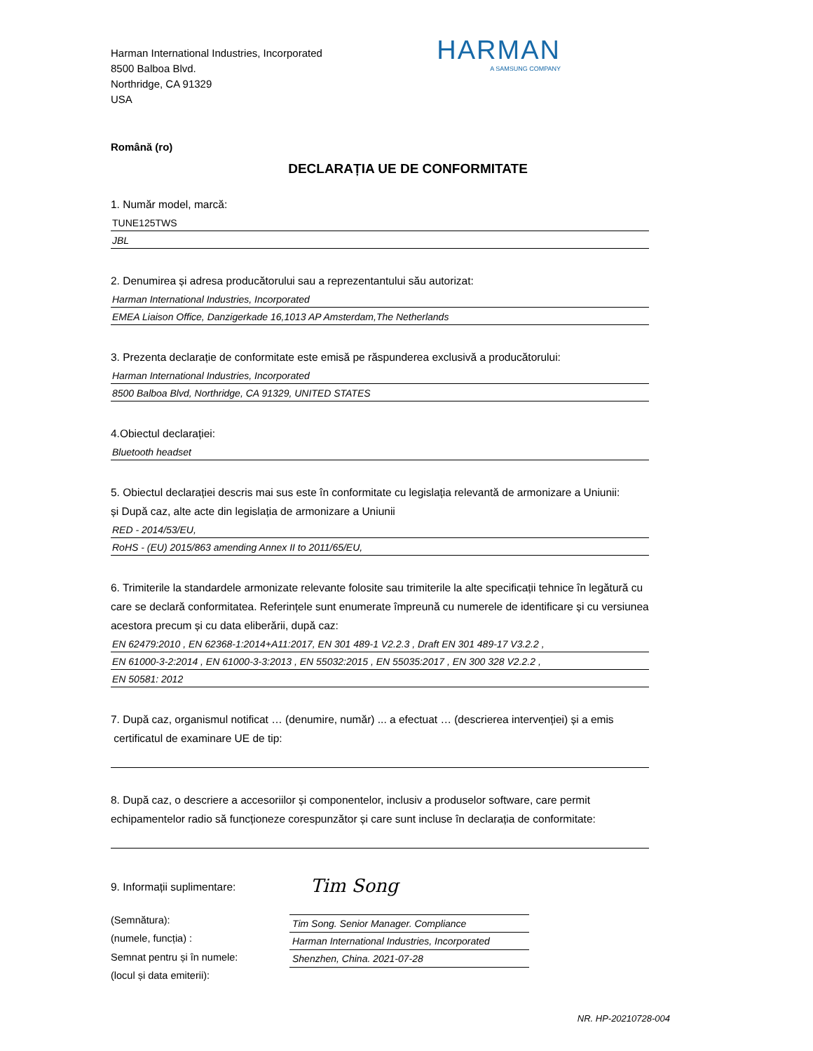Harman International Industries, Incorporated
8500 Balboa Blvd.
Northridge, CA 91329
USA
HARMAN
A SAMSUNG COMPANY
Română (ro)
DECLARAȚIA UE DE CONFORMITATE
1. Număr model, marcă:
TUNE125TWS
JBL
2. Denumirea și adresa producătorului sau a reprezentantului său autorizat:
Harman International Industries, Incorporated
EMEA Liaison Office, Danzigerkade 16,1013 AP Amsterdam,The Netherlands
3. Prezenta declarație de conformitate este emisă pe răspunderea exclusivă a producătorului:
Harman International Industries, Incorporated
8500 Balboa Blvd, Northridge, CA 91329, UNITED STATES
4.Obiectul declarației:
Bluetooth headset
5. Obiectul declarației descris mai sus este în conformitate cu legislația relevantă de armonizare a Uniunii:
și După caz, alte acte din legislația de armonizare a Uniunii
RED - 2014/53/EU,
RoHS - (EU) 2015/863 amending Annex II to 2011/65/EU,
6. Trimiterile la standardele armonizate relevante folosite sau trimiterile la alte specificații tehnice în legătură cu care se declară conformitatea. Referințele sunt enumerate împreună cu numerele de identificare și cu versiunea acestora precum și cu data eliberării, după caz:
EN 62479:2010 , EN 62368-1:2014+A11:2017, EN 301 489-1 V2.2.3 , Draft EN 301 489-17 V3.2.2 ,
EN 61000-3-2:2014 , EN 61000-3-3:2013 , EN 55032:2015 , EN 55035:2017 , EN 300 328 V2.2.2 ,
EN 50581: 2012
7. După caz, organismul notificat … (denumire, număr) ... a efectuat … (descrierea intervenției) și a emis
certificatul de examinare UE de tip:
8. După caz, o descriere a accesoriilor și componentelor, inclusiv a produselor software, care permit echipamentelor radio să funcționeze corespunzător și care sunt incluse în declarația de conformitate:
9. Informații suplimentare:
(Semnătura):
(numele, funcția) :
Semnat pentru și în numele:
(locul și data emiterii):
Tim Song
Tim Song. Senior Manager. Compliance
Harman International Industries, Incorporated
Shenzhen, China. 2021-07-28
NR. HP-20210728-004